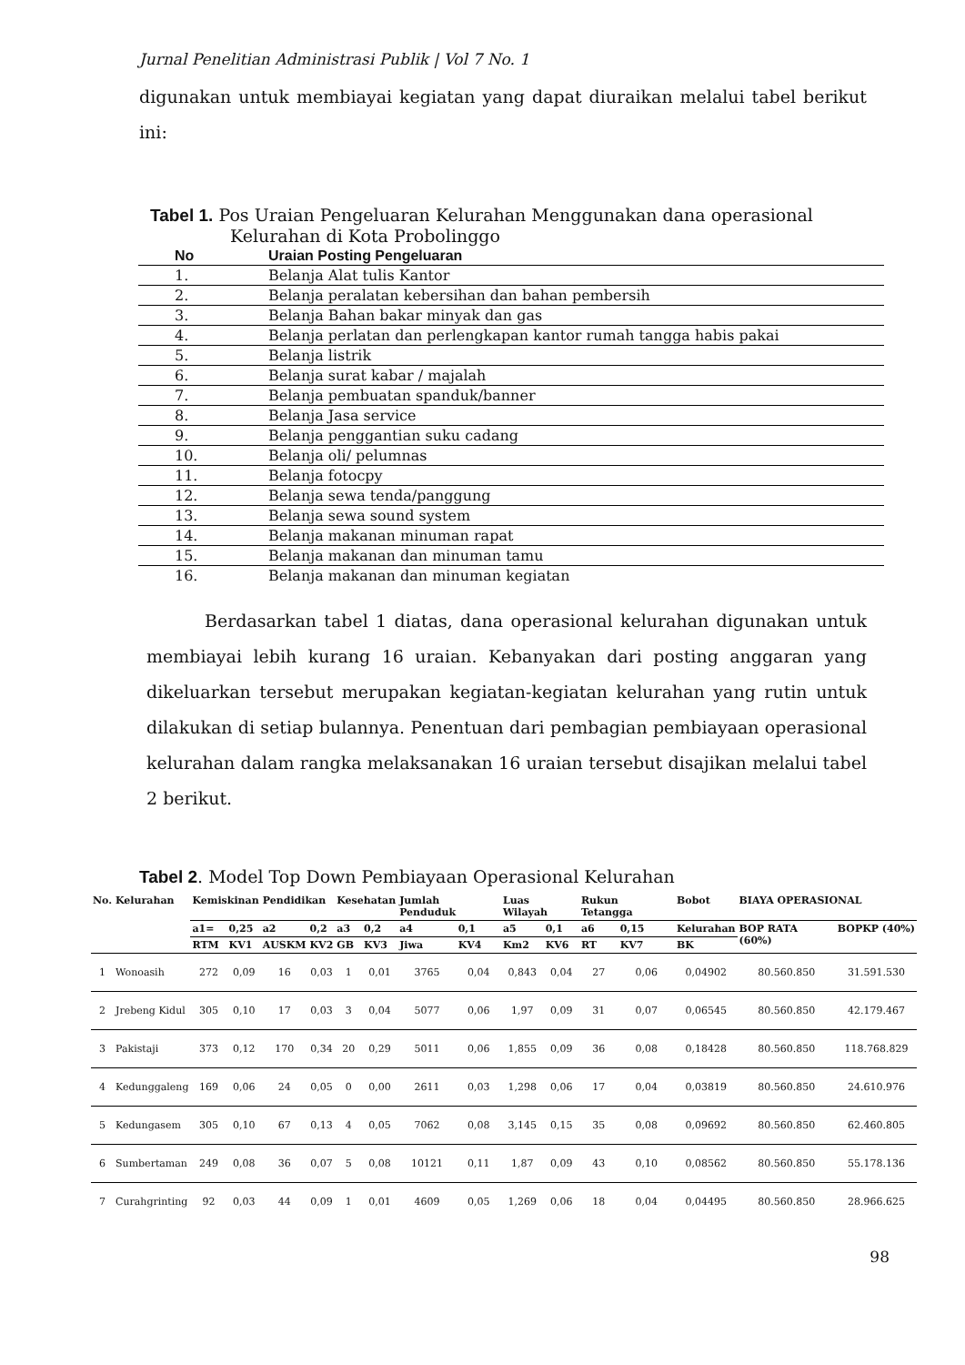Jurnal Penelitian Administrasi Publik | Vol 7 No. 1
digunakan untuk membiayai kegiatan yang dapat diuraikan melalui tabel berikut ini:
Tabel 1. Pos Uraian Pengeluaran Kelurahan Menggunakan dana operasional
Kelurahan di Kota Probolinggo
| No | Uraian Posting Pengeluaran |
| --- | --- |
| 1. | Belanja Alat tulis Kantor |
| 2. | Belanja peralatan kebersihan dan bahan pembersih |
| 3. | Belanja Bahan bakar minyak dan gas |
| 4. | Belanja perlatan dan perlengkapan kantor rumah tangga habis pakai |
| 5. | Belanja listrik |
| 6. | Belanja surat kabar / majalah |
| 7. | Belanja pembuatan spanduk/banner |
| 8. | Belanja Jasa service |
| 9. | Belanja penggantian suku cadang |
| 10. | Belanja oli/ pelumnas |
| 11. | Belanja fotocpy |
| 12. | Belanja sewa tenda/panggung |
| 13. | Belanja sewa sound system |
| 14. | Belanja makanan minuman rapat |
| 15. | Belanja makanan dan minuman tamu |
| 16. | Belanja makanan dan minuman kegiatan |
Berdasarkan tabel 1 diatas, dana operasional kelurahan digunakan untuk membiayai lebih kurang 16 uraian. Kebanyakan dari posting anggaran yang dikeluarkan tersebut merupakan kegiatan-kegiatan kelurahan yang rutin untuk dilakukan di setiap bulannya. Penentuan dari pembagian pembiayaan operasional kelurahan dalam rangka melaksanakan 16 uraian tersebut disajikan melalui tabel 2 berikut.
Tabel 2. Model Top Down Pembiayaan Operasional Kelurahan
| No. | Kelurahan | Kemiskinan | | Pendidikan | | Kesehatan | | Jumlah Penduduk | | Luas Wilayah | | Rukun Tetangga | | Bobot | BIAYA OPERASIONAL | |
| --- | --- | --- | --- | --- | --- | --- | --- | --- | --- | --- | --- | --- | --- | --- | --- | --- |
| | | a1= | 0,25 | a2 | 0,2 | a3 | 0,2 | a4 | 0,1 | a5 | 0,1 | a6 | 0,15 | Kelurahan | BOP RATA (60%) | BOPKP (40%) |
| | | RTM | KV1 | AUSKM | KV2 | GB | KV3 | Jiwa | KV4 | Km2 | KV6 | RT | KV7 | BK | | |
| 1 | Wonoasih | 272 | 0,09 | 16 | 0,03 | 1 | 0,01 | 3765 | 0,04 | 0,843 | 0,04 | 27 | 0,06 | 0,04902 | 80.560.850 | 31.591.530 |
| 2 | Jrebeng Kidul | 305 | 0,10 | 17 | 0,03 | 3 | 0,04 | 5077 | 0,06 | 1,97 | 0,09 | 31 | 0,07 | 0,06545 | 80.560.850 | 42.179.467 |
| 3 | Pakistaji | 373 | 0,12 | 170 | 0,34 | 20 | 0,29 | 5011 | 0,06 | 1,855 | 0,09 | 36 | 0,08 | 0,18428 | 80.560.850 | 118.768.829 |
| 4 | Kedunggaleng | 169 | 0,06 | 24 | 0,05 | 0 | 0,00 | 2611 | 0,03 | 1,298 | 0,06 | 17 | 0,04 | 0,03819 | 80.560.850 | 24.610.976 |
| 5 | Kedungasem | 305 | 0,10 | 67 | 0,13 | 4 | 0,05 | 7062 | 0,08 | 3,145 | 0,15 | 35 | 0,08 | 0,09692 | 80.560.850 | 62.460.805 |
| 6 | Sumbertaman | 249 | 0,08 | 36 | 0,07 | 5 | 0,08 | 10121 | 0,11 | 1,87 | 0,09 | 43 | 0,10 | 0,08562 | 80.560.850 | 55.178.136 |
| 7 | Curahgrinting | 92 | 0,03 | 44 | 0,09 | 1 | 0,01 | 4609 | 0,05 | 1,269 | 0,06 | 18 | 0,04 | 0,04495 | 80.560.850 | 28.966.625 |
98